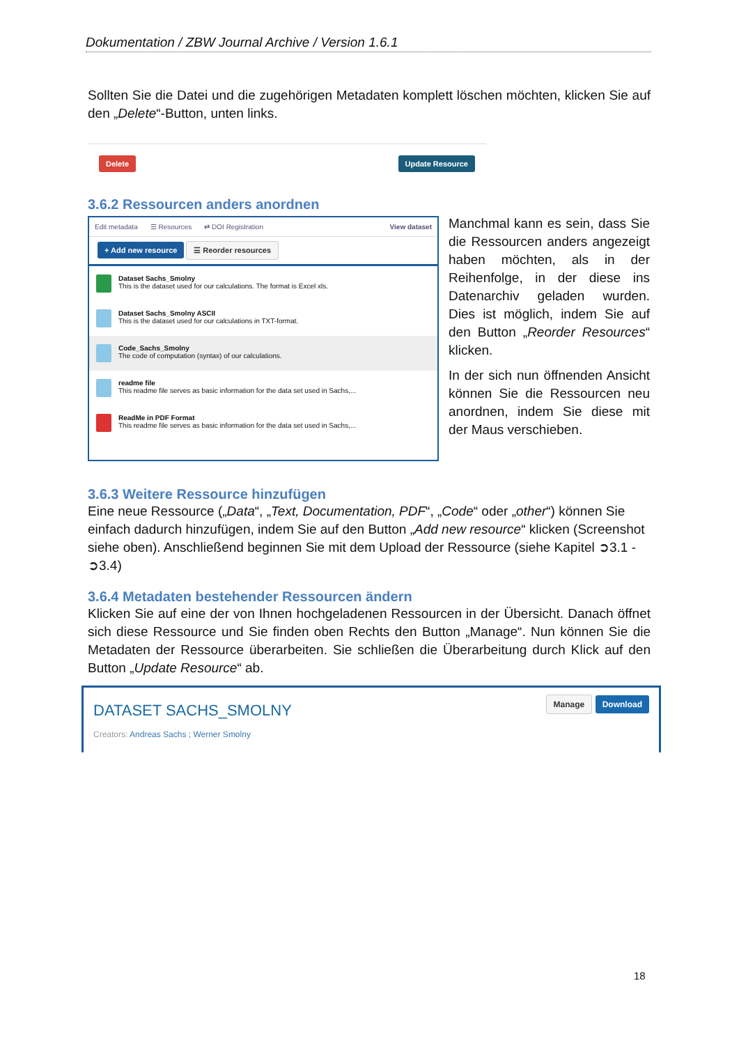Dokumentation / ZBW Journal Archive / Version 1.6.1
Sollten Sie die Datei und die zugehörigen Metadaten komplett löschen möchten, klicken Sie auf den „Delete“-Button, unten links.
Delete Update Resource
3.6.2 Ressourcen anders anordnen
Edit metadata ☰ Resources ⇄ DOI Registration View dataset
+ Add new resource ☰ Reorder resources
Dataset Sachs_Smolny
This is the dataset used for our calculations. The format is Excel xls.
Dataset Sachs_Smolny ASCII
This is the dataset used for our calculations in TXT-format.
Code_Sachs_Smolny
The code of computation (syntax) of our calculations.
readme file
This readme file serves as basic information for the data set used in Sachs,...
ReadMe in PDF Format
This readme file serves as basic information for the data set used in Sachs,...
Manchmal kann es sein, dass Sie die Ressourcen anders angezeigt haben möchten, als in der Reihenfolge, in der diese ins Datenarchiv geladen wurden. Dies ist möglich, indem Sie auf den Button „Reorder Resources“ klicken.
In der sich nun öffnenden Ansicht können Sie die Ressourcen neu anordnen, indem Sie diese mit der Maus verschieben.
3.6.3 Weitere Ressource hinzufügen
Eine neue Ressource („Data“, „Text, Documentation, PDF“, „Code“ oder „other“) können Sie einfach dadurch hinzufügen, indem Sie auf den Button „Add new resource“ klicken (Screenshot siehe oben). Anschließend beginnen Sie mit dem Upload der Ressource (siehe Kapitel ➲3.1 - ➲3.4)
3.6.4 Metadaten bestehender Ressourcen ändern
Klicken Sie auf eine der von Ihnen hochgeladenen Ressourcen in der Übersicht. Danach öffnet sich diese Ressource und Sie finden oben Rechts den Button „Manage“. Nun können Sie die Metadaten der Ressource überarbeiten. Sie schließen die Überarbeitung durch Klick auf den Button „Update Resource“ ab.
DATASET SACHS_SMOLNY
Creators: Andreas Sachs ; Werner Smolny
Manage Download
18